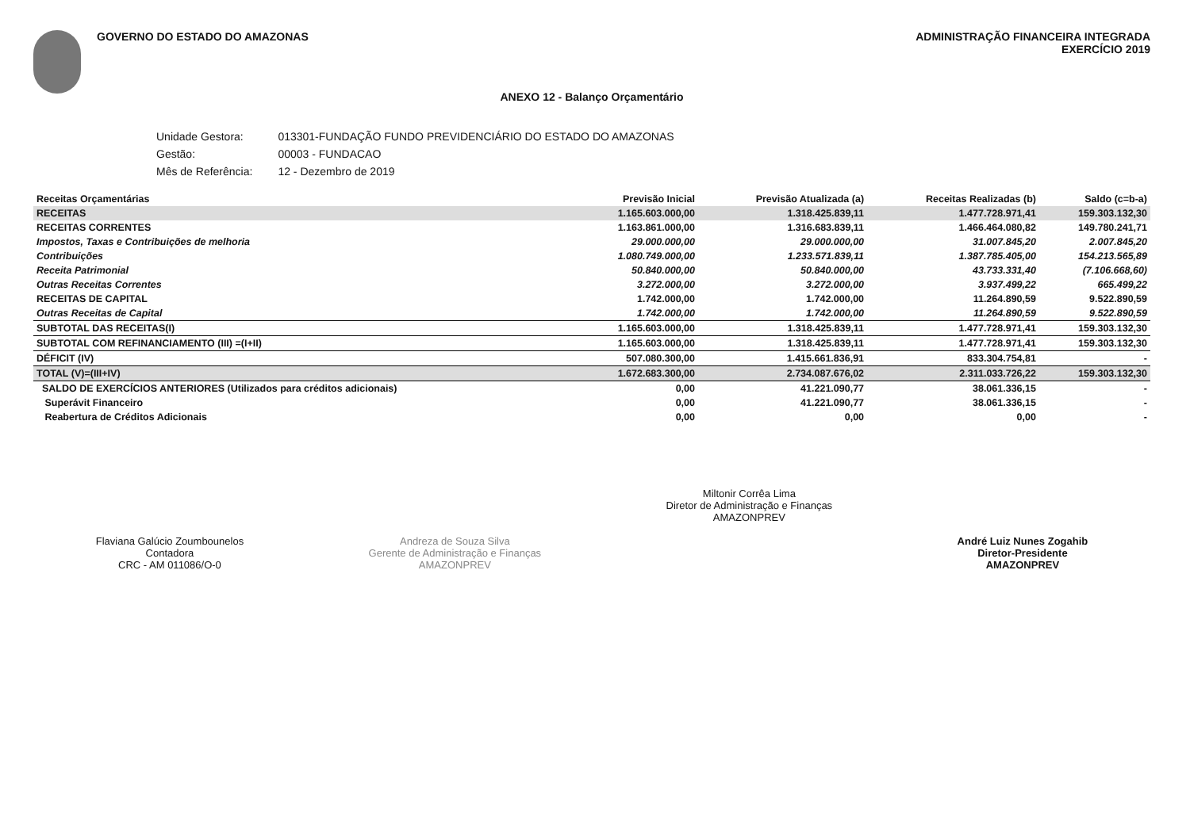GOVERNO DO ESTADO DO AMAZONAS ADMINISTRAÇÃO FINANCEIRA INTEGRADA
EXERCÍCIO 2019
ANEXO 12 - Balanço Orçamentário
| Unidade Gestora: | 013301-FUNDAÇÃO FUNDO PREVIDENCIÁRIO DO ESTADO DO AMAZONAS |
| Gestão: | 00003 - FUNDACAO |
| Mês de Referência: | 12 - Dezembro de 2019 |
| Receitas Orçamentárias | Previsão Inicial | Previsão Atualizada (a) | Receitas Realizadas (b) | Saldo (c=b-a) |
| --- | --- | --- | --- | --- |
| RECEITAS | 1.165.603.000,00 | 1.318.425.839,11 | 1.477.728.971,41 | 159.303.132,30 |
| RECEITAS CORRENTES | 1.163.861.000,00 | 1.316.683.839,11 | 1.466.464.080,82 | 149.780.241,71 |
| Impostos, Taxas e Contribuições de melhoria | 29.000.000,00 | 29.000.000,00 | 31.007.845,20 | 2.007.845,20 |
| Contribuições | 1.080.749.000,00 | 1.233.571.839,11 | 1.387.785.405,00 | 154.213.565,89 |
| Receita Patrimonial | 50.840.000,00 | 50.840.000,00 | 43.733.331,40 | (7.106.668,60) |
| Outras Receitas Correntes | 3.272.000,00 | 3.272.000,00 | 3.937.499,22 | 665.499,22 |
| RECEITAS DE CAPITAL | 1.742.000,00 | 1.742.000,00 | 11.264.890,59 | 9.522.890,59 |
| Outras Receitas de Capital | 1.742.000,00 | 1.742.000,00 | 11.264.890,59 | 9.522.890,59 |
| SUBTOTAL DAS RECEITAS(I) | 1.165.603.000,00 | 1.318.425.839,11 | 1.477.728.971,41 | 159.303.132,30 |
| SUBTOTAL COM REFINANCIAMENTO (III) =(I+II) | 1.165.603.000,00 | 1.318.425.839,11 | 1.477.728.971,41 | 159.303.132,30 |
| DÉFICIT (IV) | 507.080.300,00 | 1.415.661.836,91 | 833.304.754,81 | - |
| TOTAL (V)=(III+IV) | 1.672.683.300,00 | 2.734.087.676,02 | 2.311.033.726,22 | 159.303.132,30 |
| SALDO DE EXERCÍCIOS ANTERIORES (Utilizados para créditos adicionais) | 0,00 | 41.221.090,77 | 38.061.336,15 | - |
| Superávit Financeiro | 0,00 | 41.221.090,77 | 38.061.336,15 | - |
| Reabertura de Créditos Adicionais | 0,00 | 0,00 | 0,00 | - |
Flaviana Galúcio Zoumbounelos
Contadora
CRC - AM 011086/O-0
Andreza de Souza Silva
Gerente de Administração e Finanças
AMAZONPREV
Miltonir Corrêa Lima
Diretor de Administração e Finanças
AMAZONPREV
André Luiz Nunes Zogahib
Diretor-Presidente
AMAZONPREV